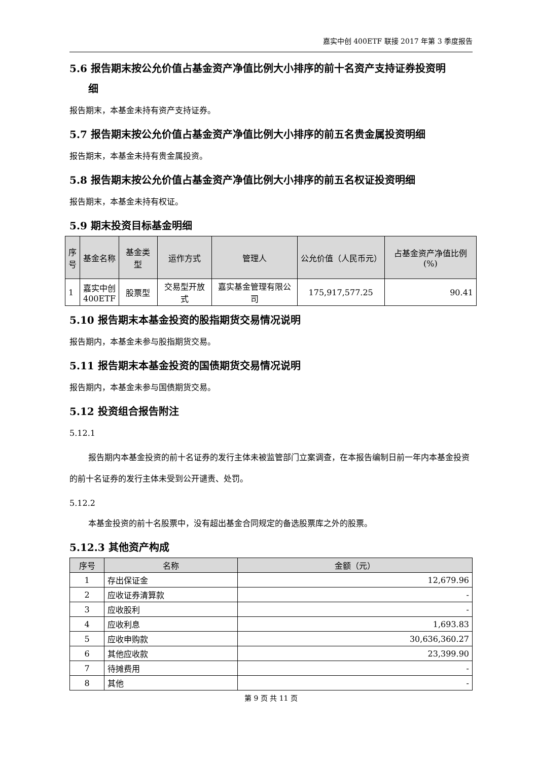嘉实中创 400ETF 联接 2017 年第 3 季度报告
5.6 报告期末按公允价值占基金资产净值比例大小排序的前十名资产支持证券投资明
细
报告期末，本基金未持有资产支持证券。
5.7 报告期末按公允价值占基金资产净值比例大小排序的前五名贵金属投资明细
报告期末，本基金未持有贵金属投资。
5.8 报告期末按公允价值占基金资产净值比例大小排序的前五名权证投资明细
报告期末，本基金未持有权证。
5.9 期末投资目标基金明细
| 序 号 | 基金名称 | 基金类型 | 运作方式 | 管理人 | 公允价值（人民币元） | 占基金资产净值比例(%) |
| --- | --- | --- | --- | --- | --- | --- |
| 1 | 嘉实中创 400ETF | 股票型 | 交易型开放式 | 嘉实基金管理有限公司 | 175,917,577.25 | 90.41 |
5.10 报告期末本基金投资的股指期货交易情况说明
报告期内，本基金未参与股指期货交易。
5.11 报告期末本基金投资的国债期货交易情况说明
报告期内，本基金未参与国债期货交易。
5.12 投资组合报告附注
5.12.1
报告期内本基金投资的前十名证券的发行主体未被监管部门立案调查，在本报告编制日前一年内本基金投资的前十名证券的发行主体未受到公开谴责、处罚。
5.12.2
本基金投资的前十名股票中，没有超出基金合同规定的备选股票库之外的股票。
5.12.3 其他资产构成
| 序号 | 名称 | 金额（元） |
| --- | --- | --- |
| 1 | 存出保证金 | 12,679.96 |
| 2 | 应收证券清算款 | - |
| 3 | 应收股利 | - |
| 4 | 应收利息 | 1,693.83 |
| 5 | 应收申购款 | 30,636,360.27 |
| 6 | 其他应收款 | 23,399.90 |
| 7 | 待摊费用 | - |
| 8 | 其他 | - |
第 9 页 共 11 页